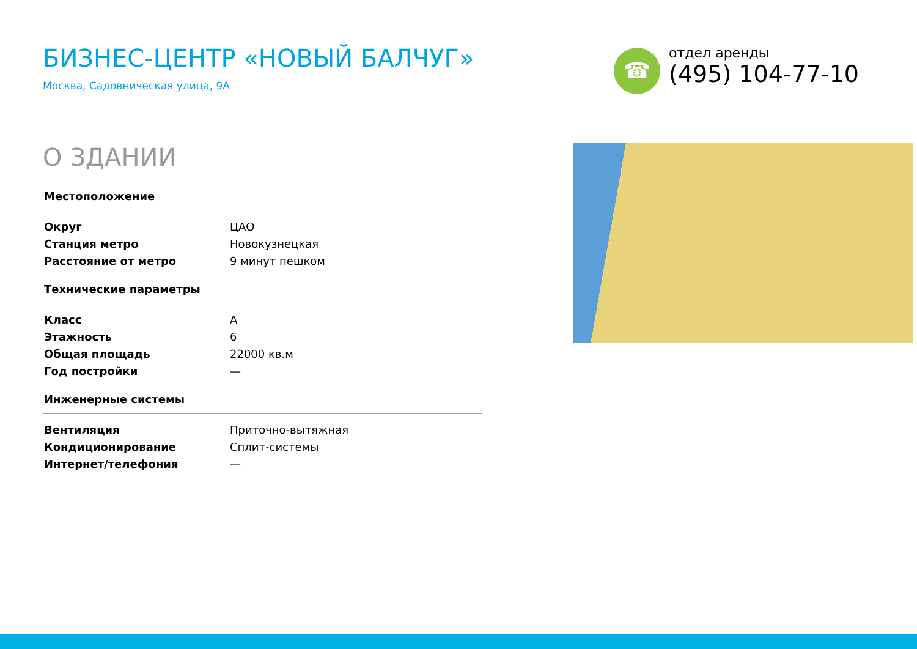БИЗНЕС-ЦЕНТР «НОВЫЙ БАЛЧУГ»
Москва, Садовническая улица, 9А
☎
отдел аренды
(495) 104-77-10
О ЗДАНИИ
| Местоположение | |
| --- | --- |
| Округ | ЦАО |
| Станция метро | Новокузнецкая |
| Расстояние от метро | 9 минут пешком |
| Технические параметры | |
| Класс | A |
| Этажность | 6 |
| Общая площадь | 22000 кв.м |
| Год постройки | — |
| Инженерные системы | |
| Вентиляция | Приточно-вытяжная |
| Кондиционирование | Сплит-системы |
| Интернет/телефония | — |